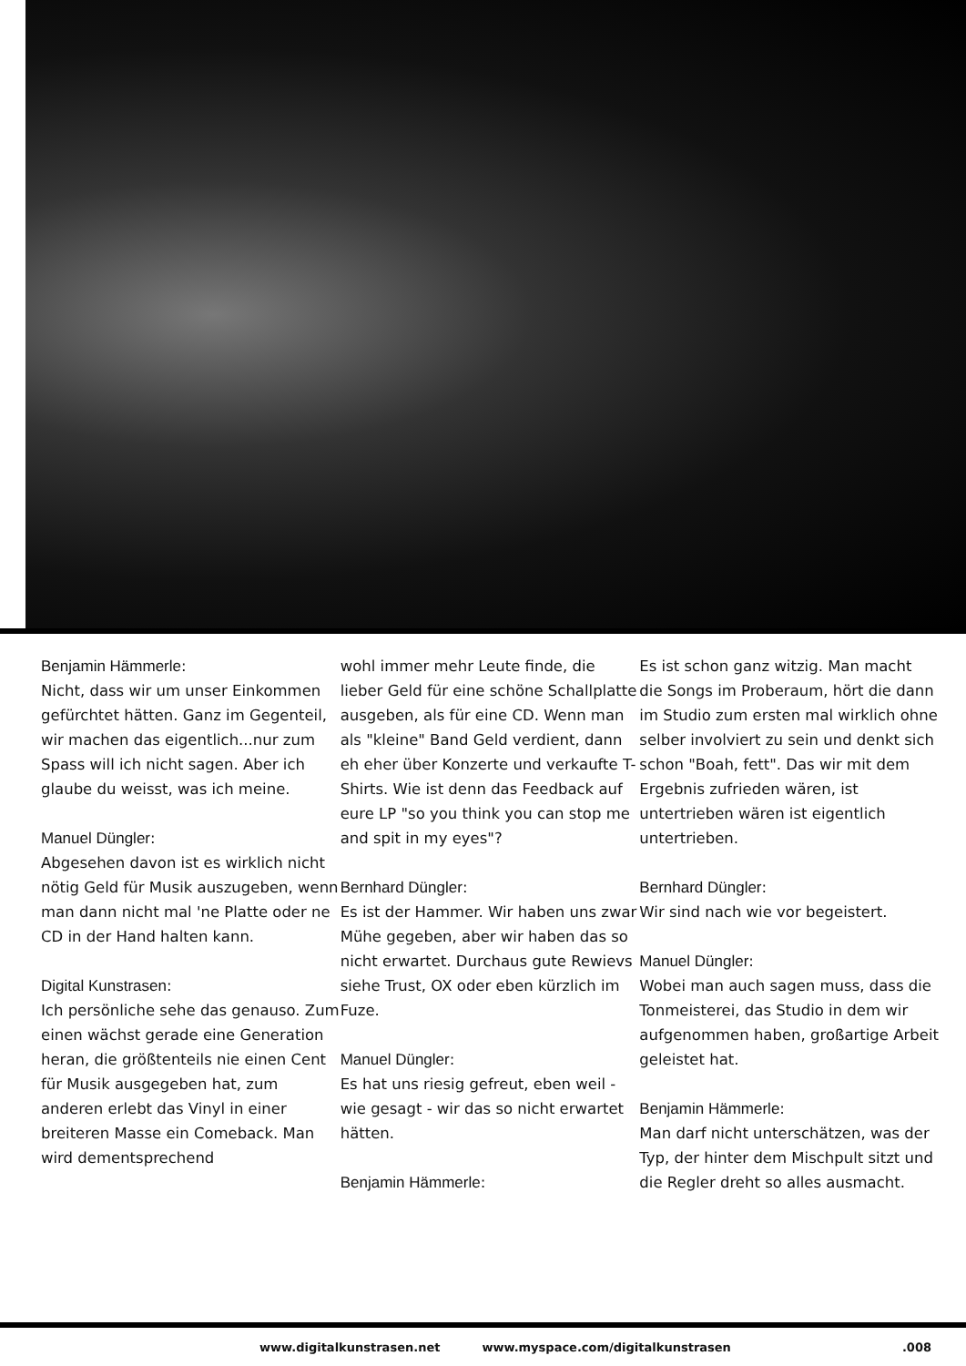Benjamin Hämmerle:
Nicht, dass wir um unser Einkommen gefürchtet hätten. Ganz im Gegenteil, wir machen das eigentlich...nur zum Spass will ich nicht sagen. Aber ich glaube du weisst, was ich meine.
Manuel Düngler:
Abgesehen davon ist es wirklich nicht nötig Geld für Musik auszugeben, wenn man dann nicht mal 'ne Platte oder ne CD in der Hand halten kann.
Digital Kunstrasen:
Ich persönliche sehe das genauso. Zum einen wächst gerade eine Generation heran, die größtenteils nie einen Cent für Musik ausgegeben hat, zum anderen erlebt das Vinyl in einer breiteren Masse ein Comeback. Man wird dementsprechend
wohl immer mehr Leute finde, die lieber Geld für eine schöne Schallplatte ausgeben, als für eine CD. Wenn man als "kleine" Band Geld verdient, dann eh eher über Konzerte und verkaufte T-Shirts. Wie ist denn das Feedback auf eure LP "so you think you can stop me and spit in my eyes"?
Bernhard Düngler:
Es ist der Hammer. Wir haben uns zwar Mühe gegeben, aber wir haben das so nicht erwartet. Durchaus gute Rewievs siehe Trust, OX oder eben kürzlich im Fuze.
Manuel Düngler:
Es hat uns riesig gefreut, eben weil - wie gesagt - wir das so nicht erwartet hätten.
Benjamin Hämmerle:
Es ist schon ganz witzig. Man macht die Songs im Proberaum, hört die dann im Studio zum ersten mal wirklich ohne selber involviert zu sein und denkt sich schon "Boah, fett". Das wir mit dem Ergebnis zufrieden wären, ist untertrieben wären ist eigentlich untertrieben.
Bernhard Düngler:
Wir sind nach wie vor begeistert.
Manuel Düngler:
Wobei man auch sagen muss, dass die Tonmeisterei, das Studio in dem wir aufgenommen haben, großartige Arbeit geleistet hat.
Benjamin Hämmerle:
Man darf nicht unterschätzen, was der Typ, der hinter dem Mischpult sitzt und die Regler dreht so alles ausmacht.
www.digitalkunstrasen.net www.myspace.com/digitalkunstrasen.008